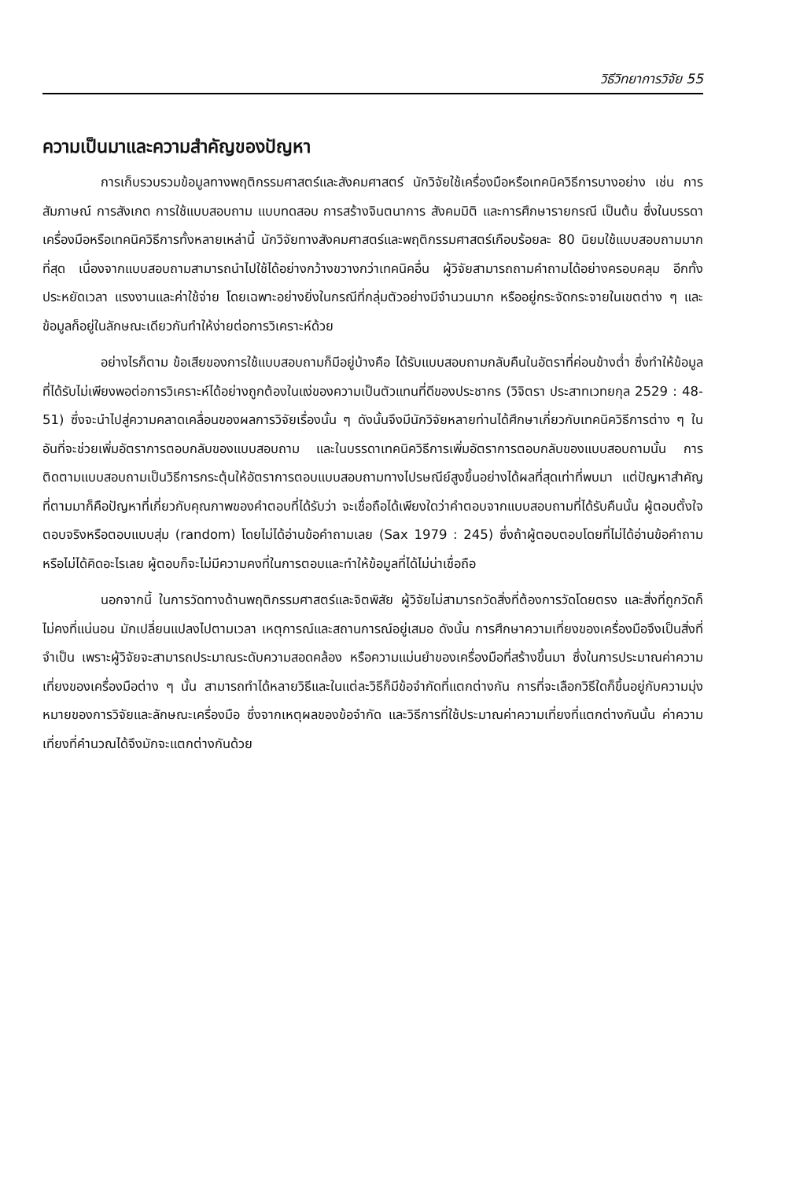วิธีวิทยาการวิจัย 55
ความเป็นมาและความสำคัญของปัญหา
การเก็บรวบรวมข้อมูลทางพฤติกรรมศาสตร์และสังคมศาสตร์ นักวิจัยใช้เครื่องมือหรือเทคนิควิธีการบางอย่าง เช่น การสัมภาษณ์ การสังเกต การใช้แบบสอบถาม แบบทดสอบ การสร้างจินตนาการ สังคมมิติ และการศึกษารายกรณี เป็นต้น ซึ่งในบรรดาเครื่องมือหรือเทคนิควิธีการทั้งหลายเหล่านี้ นักวิจัยทางสังคมศาสตร์และพฤติกรรมศาสตร์เกือบร้อยละ 80 นิยมใช้แบบสอบถามมากที่สุด เนื่องจากแบบสอบถามสามารถนำไปใช้ได้อย่างกว้างขวางกว่าเทคนิคอื่น ผู้วิจัยสามารถถามคำถามได้อย่างครอบคลุม อีกทั้งประหยัดเวลา แรงงานและค่าใช้จ่าย โดยเฉพาะอย่างยิ่งในกรณีที่กลุ่มตัวอย่างมีจำนวนมาก หรืออยู่กระจัดกระจายในเขตต่าง ๆ และข้อมูลก็อยู่ในลักษณะเดียวกันทำให้ง่ายต่อการวิเคราะห์ด้วย
อย่างไรก็ตาม ข้อเสียของการใช้แบบสอบถามก็มีอยู่บ้างคือ ได้รับแบบสอบถามกลับคืนในอัตราที่ค่อนข้างต่ำ ซึ่งทำให้ข้อมูลที่ได้รับไม่เพียงพอต่อการวิเคราะห์ได้อย่างถูกต้องในแง่ของความเป็นตัวแทนที่ดีของประชากร (วิจิตรา ประสาทเวทยกุล 2529 : 48-51) ซึ่งจะนำไปสู่ความคลาดเคลื่อนของผลการวิจัยเรื่องนั้น ๆ ดังนั้นจึงมีนักวิจัยหลายท่านได้ศึกษาเกี่ยวกับเทคนิควิธีการต่าง ๆ ในอันที่จะช่วยเพิ่มอัตราการตอบกลับของแบบสอบถาม และในบรรดาเทคนิควิธีการเพิ่มอัตราการตอบกลับของแบบสอบถามนั้น การติดตามแบบสอบถามเป็นวิธีการกระตุ้นให้อัตราการตอบแบบสอบถามทางไปรษณีย์สูงขึ้นอย่างได้ผลที่สุดเท่าที่พบมา แต่ปัญหาสำคัญที่ตามมาก็คือปัญหาที่เกี่ยวกับคุณภาพของคำตอบที่ได้รับว่า จะเชื่อถือได้เพียงใดว่าคำตอบจากแบบสอบถามที่ได้รับคืนนั้น ผู้ตอบตั้งใจตอบจริงหรือตอบแบบสุ่ม (random) โดยไม่ได้อ่านข้อคำถามเลย (Sax 1979 : 245) ซึ่งถ้าผู้ตอบตอบโดยที่ไม่ได้อ่านข้อคำถามหรือไม่ได้คิดอะไรเลย ผู้ตอบก็จะไม่มีความคงที่ในการตอบและทำให้ข้อมูลที่ได้ไม่น่าเชื่อถือ
นอกจากนี้ ในการวัดทางด้านพฤติกรรมศาสตร์และจิตพิสัย ผู้วิจัยไม่สามารถวัดสิ่งที่ต้องการวัดโดยตรง และสิ่งที่ถูกวัดก็ไม่คงที่แน่นอน มักเปลี่ยนแปลงไปตามเวลา เหตุการณ์และสถานการณ์อยู่เสมอ ดังนั้น การศึกษาความเที่ยงของเครื่องมือจึงเป็นสิ่งที่จำเป็น เพราะผู้วิจัยจะสามารถประมาณระดับความสอดคล้อง หรือความแม่นยำของเครื่องมือที่สร้างขึ้นมา ซึ่งในการประมาณค่าความเที่ยงของเครื่องมือต่าง ๆ นั้น สามารถทำได้หลายวิธีและในแต่ละวิธีก็มีข้อจำกัดที่แตกต่างกัน การที่จะเลือกวิธีใดก็ขึ้นอยู่กับความมุ่งหมายของการวิจัยและลักษณะเครื่องมือ ซึ่งจากเหตุผลของข้อจำกัด และวิธีการที่ใช้ประมาณค่าความเที่ยงที่แตกต่างกันนั้น ค่าความเที่ยงที่คำนวณได้จึงมักจะแตกต่างกันด้วย